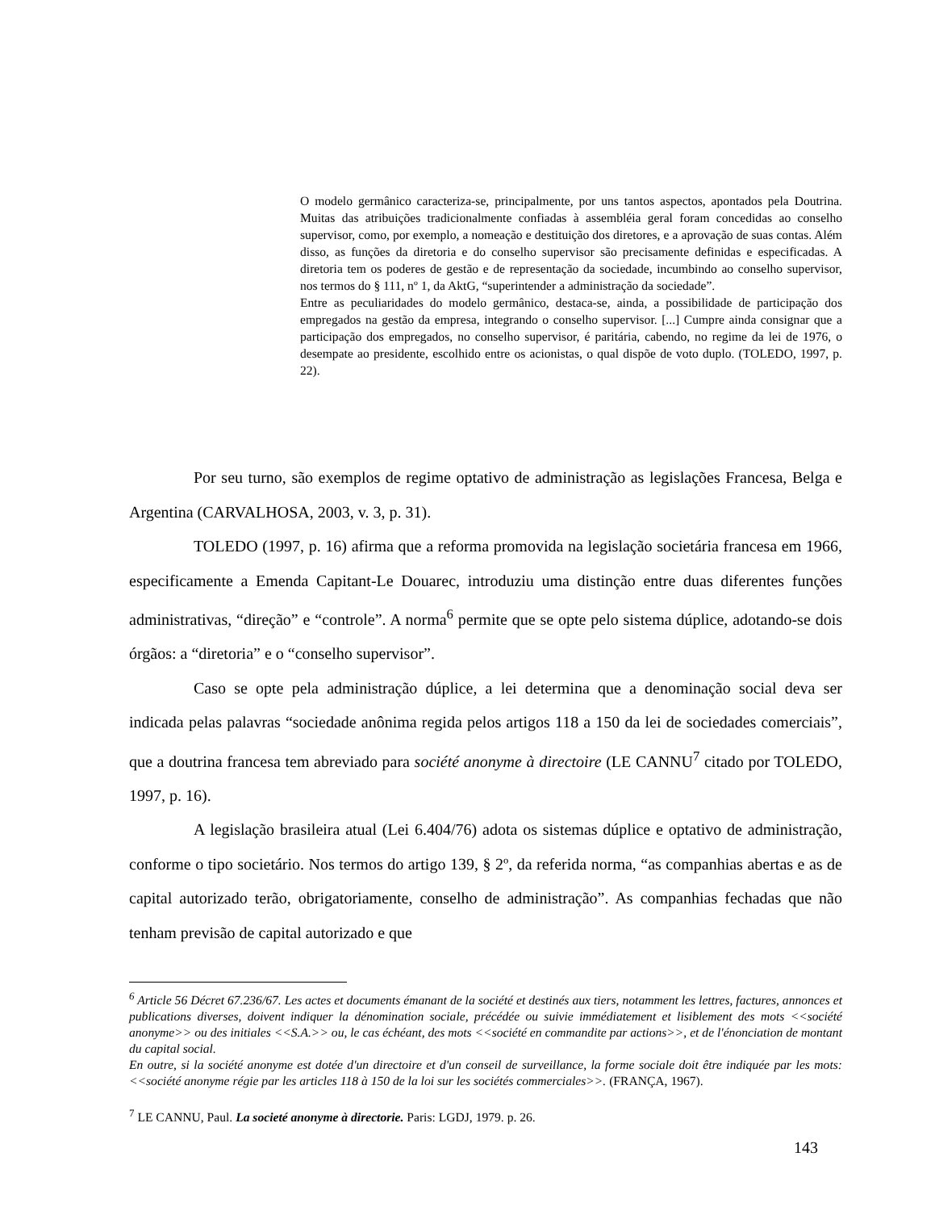O modelo germânico caracteriza-se, principalmente, por uns tantos aspectos, apontados pela Doutrina. Muitas das atribuições tradicionalmente confiadas à assembléia geral foram concedidas ao conselho supervisor, como, por exemplo, a nomeação e destituição dos diretores, e a aprovação de suas contas. Além disso, as funções da diretoria e do conselho supervisor são precisamente definidas e especificadas. A diretoria tem os poderes de gestão e de representação da sociedade, incumbindo ao conselho supervisor, nos termos do § 111, nº 1, da AktG, “superintender a administração da sociedade”.
Entre as peculiaridades do modelo germânico, destaca-se, ainda, a possibilidade de participação dos empregados na gestão da empresa, integrando o conselho supervisor. [...] Cumpre ainda consignar que a participação dos empregados, no conselho supervisor, é paritária, cabendo, no regime da lei de 1976, o desempate ao presidente, escolhido entre os acionistas, o qual dispõe de voto duplo. (TOLEDO, 1997, p. 22).
Por seu turno, são exemplos de regime optativo de administração as legislações Francesa, Belga e Argentina (CARVALHOSA, 2003, v. 3, p. 31).
TOLEDO (1997, p. 16) afirma que a reforma promovida na legislação societária francesa em 1966, especificamente a Emenda Capitant-Le Douarec, introduziu uma distinção entre duas diferentes funções administrativas, “direção” e “controle”. A norma<sup>6</sup> permite que se opte pelo sistema dúplice, adotando-se dois órgãos: a “diretoria” e o “conselho supervisor”.
Caso se opte pela administração dúplice, a lei determina que a denominação social deva ser indicada pelas palavras “sociedade anônima regida pelos artigos 118 a 150 da lei de sociedades comerciais”, que a doutrina francesa tem abreviado para société anonyme à directoire (LE CANNU<sup>7</sup> citado por TOLEDO, 1997, p. 16).
A legislação brasileira atual (Lei 6.404/76) adota os sistemas dúplice e optativo de administração, conforme o tipo societário. Nos termos do artigo 139, § 2º, da referida norma, “as companhias abertas e as de capital autorizado terão, obrigatoriamente, conselho de administração”. As companhias fechadas que não tenham previsão de capital autorizado e que
<sup>6</sup> Article 56 Décret 67.236/67. Les actes et documents émanant de la société et destinés aux tiers, notamment les lettres, factures, annonces et publications diverses, doivent indiquer la dénomination sociale, précédée ou suivie immédiatement et lisiblement des mots <<société anonyme>> ou des initiales <<S.A.>> ou, le cas échéant, des mots <<société en commandite par actions>>, et de l'énonciation de montant du capital social.
En outre, si la société anonyme est dotée d'un directoire et d'un conseil de surveillance, la forme sociale doit être indiquée par les mots: <<société anonyme régie par les articles 118 à 150 de la loi sur les sociétés commerciales>>. (FRANÇA, 1967).
<sup>7</sup> LE CANNU, Paul. La societé anonyme à directorie. Paris: LGDJ, 1979. p. 26.
143